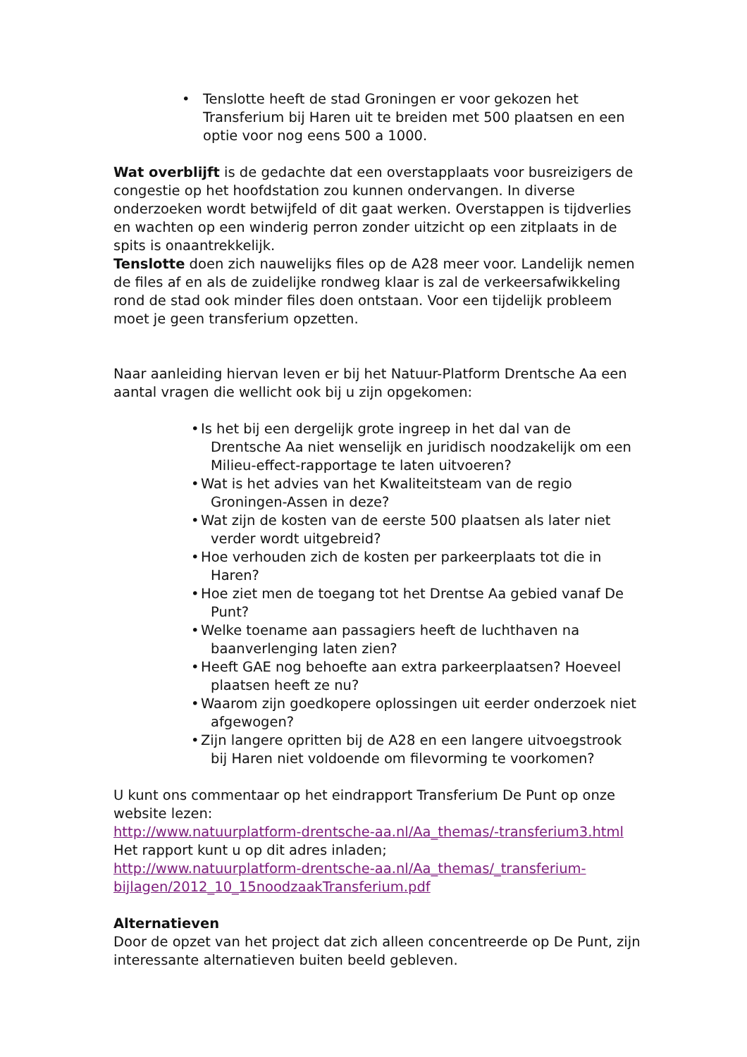• Tenslotte heeft de stad Groningen er voor gekozen het Transferium bij Haren uit te breiden met 500 plaatsen en een optie voor nog eens 500 a 1000.
Wat overblijft is de gedachte dat een overstapplaats voor busreizigers de congestie op het hoofdstation zou kunnen ondervangen. In diverse onderzoeken wordt betwijfeld of dit gaat werken. Overstappen is tijdverlies en wachten op een winderig perron zonder uitzicht op een zitplaats in de spits is onaantrekkelijk.
Tenslotte doen zich nauwelijks files op de A28 meer voor. Landelijk nemen de files af en als de zuidelijke rondweg klaar is zal de verkeersafwikkeling rond de stad ook minder files doen ontstaan. Voor een tijdelijk probleem moet je geen transferium opzetten.
Naar aanleiding hiervan leven er bij het Natuur-Platform Drentsche Aa een aantal vragen die wellicht ook bij u zijn opgekomen:
• Is het bij een dergelijk grote ingreep in het dal van de Drentsche Aa niet wenselijk en juridisch noodzakelijk om een Milieu-effect-rapportage te laten uitvoeren?
• Wat is het advies van het Kwaliteitsteam van de regio Groningen-Assen in deze?
• Wat zijn de kosten van de eerste 500 plaatsen als later niet verder wordt uitgebreid?
• Hoe verhouden zich de kosten per parkeerplaats tot die in Haren?
• Hoe ziet men de toegang tot het Drentse Aa gebied vanaf De Punt?
• Welke toename aan passagiers heeft de luchthaven na baanverlenging laten zien?
• Heeft GAE nog behoefte aan extra parkeerplaatsen? Hoeveel plaatsen heeft ze nu?
• Waarom zijn goedkopere oplossingen uit eerder onderzoek niet afgewogen?
• Zijn langere opritten bij de A28 en een langere uitvoegstrook bij Haren niet voldoende om filevorming te voorkomen?
U kunt ons commentaar op het eindrapport Transferium De Punt op onze website lezen:
http://www.natuurplatform-drentsche-aa.nl/Aa_themas/-transferium3.html
Het rapport kunt u op dit adres inladen;
http://www.natuurplatform-drentsche-aa.nl/Aa_themas/_transferium-bijlagen/2012_10_15noodzaakTransferium.pdf
Alternatieven
Door de opzet van het project dat zich alleen concentreerde op De Punt, zijn interessante alternatieven buiten beeld gebleven.